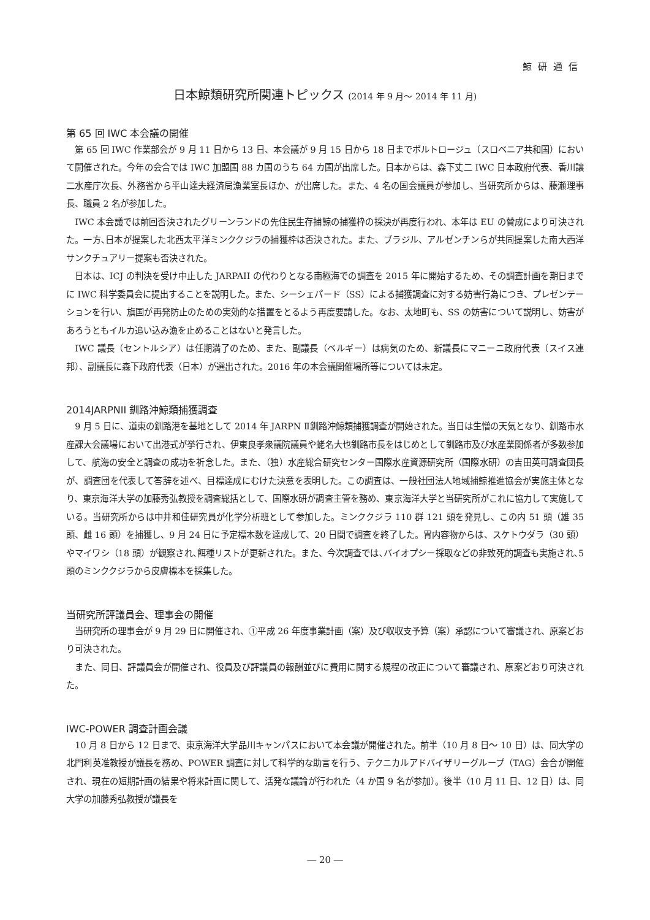鯨研通信
日本鯨類研究所関連トピックス (2014 年 9 月〜 2014 年 11 月)
第 65 回 IWC 本会議の開催
第 65 回 IWC 作業部会が 9 月 11 日から 13 日、本会議が 9 月 15 日から 18 日までポルトロージュ（スロベニア共和国）において開催された。今年の会合では IWC 加盟国 88 カ国のうち 64 カ国が出席した。日本からは、森下丈二 IWC 日本政府代表、香川譲二水産庁次長、外務省から平山達夫経済局漁業室長ほか、が出席した。また、4 名の国会議員が参加し、当研究所からは、藤瀬理事長、職員 2 名が参加した。
IWC 本会議では前回否決されたグリーンランドの先住民生存捕鯨の捕獲枠の採決が再度行われ、本年は EU の賛成により可決された。一方､日本が提案した北西太平洋ミンククジラの捕獲枠は否決された。また、ブラジル、アルゼンチンらが共同提案した南大西洋サンクチュアリー提案も否決された。
日本は、ICJ の判決を受け中止した JARPAII の代わりとなる南極海での調査を 2015 年に開始するため、その調査計画を期日までに IWC 科学委員会に提出することを説明した。また、シーシェパード（SS）による捕獲調査に対する妨害行為につき、プレゼンテーションを行い、旗国が再発防止のための実効的な措置をとるよう再度要請した。なお、太地町も、SS の妨害について説明し、妨害があろうともイルカ追い込み漁を止めることはないと発言した。
IWC 議長（セントルシア）は任期満了のため、また、副議長（ベルギー）は病気のため、新議長にマニーニ政府代表（スイス連邦）、副議長に森下政府代表（日本）が選出された。2016 年の本会議開催場所等については未定。
2014JARPNII 釧路沖鯨類捕獲調査
9 月 5 日に、道東の釧路港を基地として 2014 年 JARPN Ⅱ釧路沖鯨類捕獲調査が開始された。当日は生憎の天気となり、釧路市水産課大会議場において出港式が挙行され、伊東良孝衆議院議員や蛯名大也釧路市長をはじめとして釧路市及び水産業関係者が多数参加して、航海の安全と調査の成功を祈念した。また、（独）水産総合研究センター国際水産資源研究所（国際水研）の吉田英可調査団長が、調査団を代表して答辞を述べ、目標達成にむけた決意を表明した。この調査は、一般社団法人地域捕鯨推進協会が実施主体となり、東京海洋大学の加藤秀弘教授を調査総括として、国際水研が調査主管を務め、東京海洋大学と当研究所がこれに協力して実施している。当研究所からは中井和佳研究員が化学分析班として参加した。ミンククジラ 110 群 121 頭を発見し、この内 51 頭（雄 35 頭、雌 16 頭）を捕獲し、9 月 24 日に予定標本数を達成して、20 日間で調査を終了した。胃内容物からは、スケトウダラ（30 頭）やマイワシ（18 頭）が観察され､餌種リストが更新された。また、今次調査では､バイオプシー採取などの非致死的調査も実施され､5 頭のミンククジラから皮膚標本を採集した。
当研究所評議員会、理事会の開催
当研究所の理事会が 9 月 29 日に開催され、①平成 26 年度事業計画（案）及び収収支予算（案）承認について審議され、原案どおり可決された。
また、同日、評議員会が開催され、役員及び評議員の報酬並びに費用に関する規程の改正について審議され、原案どおり可決された。
IWC-POWER 調査計画会議
10 月 8 日から 12 日まで、東京海洋大学品川キャンパスにおいて本会議が開催された。前半（10 月 8 日〜 10 日）は、同大学の北門利英准教授が議長を務め、POWER 調査に対して科学的な助言を行う、テクニカルアドバイザリーグループ（TAG）会合が開催され、現在の短期計画の結果や将来計画に関して、活発な議論が行われた（4 か国 9 名が参加）。後半（10 月 11 日、12 日）は、同大学の加藤秀弘教授が議長を
― 20 ―